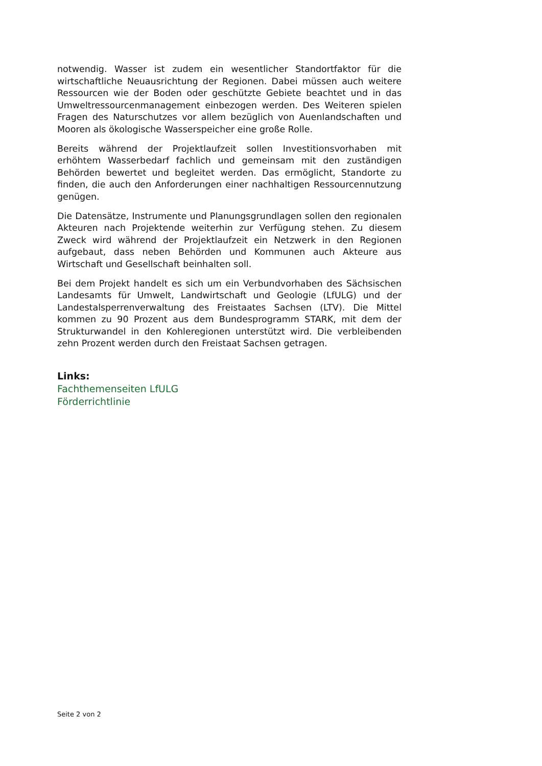notwendig. Wasser ist zudem ein wesentlicher Standortfaktor für die wirtschaftliche Neuausrichtung der Regionen. Dabei müssen auch weitere Ressourcen wie der Boden oder geschützte Gebiete beachtet und in das Umweltressourcenmanagement einbezogen werden. Des Weiteren spielen Fragen des Naturschutzes vor allem bezüglich von Auenlandschaften und Mooren als ökologische Wasserspeicher eine große Rolle.
Bereits während der Projektlaufzeit sollen Investitionsvorhaben mit erhöhtem Wasserbedarf fachlich und gemeinsam mit den zuständigen Behörden bewertet und begleitet werden. Das ermöglicht, Standorte zu finden, die auch den Anforderungen einer nachhaltigen Ressourcennutzung genügen.
Die Datensätze, Instrumente und Planungsgrundlagen sollen den regionalen Akteuren nach Projektende weiterhin zur Verfügung stehen. Zu diesem Zweck wird während der Projektlaufzeit ein Netzwerk in den Regionen aufgebaut, dass neben Behörden und Kommunen auch Akteure aus Wirtschaft und Gesellschaft beinhalten soll.
Bei dem Projekt handelt es sich um ein Verbundvorhaben des Sächsischen Landesamts für Umwelt, Landwirtschaft und Geologie (LfULG) und der Landestalsperrenverwaltung des Freistaates Sachsen (LTV). Die Mittel kommen zu 90 Prozent aus dem Bundesprogramm STARK, mit dem der Strukturwandel in den Kohleregionen unterstützt wird. Die verbleibenden zehn Prozent werden durch den Freistaat Sachsen getragen.
Links:
Fachthemenseiten LfULG
Förderrichtlinie
Seite 2 von 2